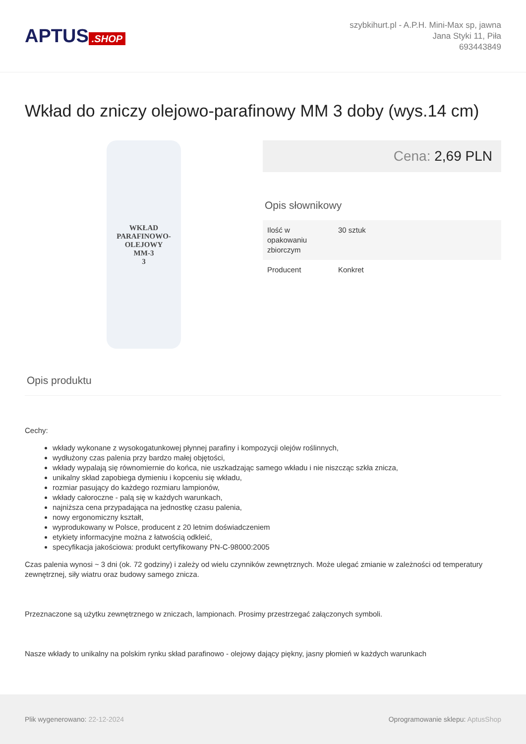APTUS.SHOP
szybkihurt.pl - A.P.H. Mini-Max sp, jawna
Jana Styki 11, Piła
693443849
Wkład do zniczy olejowo-parafinowy MM 3 doby (wys.14 cm)
WKŁAD
PARAFINOWO-OLEJOWY
MM-3
3
Cena: 2,69 PLN
Opis słownikowy
| Ilość w opakowaniu zbiorczym | 30 sztuk |
| Producent | Konkret |
Opis produktu
Cechy:
wkłady wykonane z wysokogatunkowej płynnej parafiny i kompozycji olejów roślinnych,
wydłużony czas palenia przy bardzo małej objętości,
wkłady wypalają się równomiernie do końca, nie uszkadzając samego wkładu i nie niszcząc szkła znicza,
unikalny skład zapobiega dymieniu i kopceniu się wkładu,
rozmiar pasujący do każdego rozmiaru lampionów,
wkłady całoroczne - palą się w każdych warunkach,
najniższa cena przypadająca na jednostkę czasu palenia,
nowy ergonomiczny kształt,
wyprodukowany w Polsce, producent z 20 letnim doświadczeniem
etykiety informacyjne można z łatwością odkleić,
specyfikacja jakościowa: produkt certyfikowany PN-C-98000:2005
Czas palenia wynosi ~ 3 dni (ok. 72 godziny) i zależy od wielu czynników zewnętrznych. Może ulegać zmianie w zależności od temperatury zewnętrznej, siły wiatru oraz budowy samego znicza.
Przeznaczone są użytku zewnętrznego w zniczach, lampionach. Prosimy przestrzegać załączonych symboli.
Nasze wkłady to unikalny na polskim rynku skład parafinowo - olejowy dający piękny, jasny płomień w każdych warunkach
Plik wygenerowano: 22-12-2024
Oprogramowanie sklepu: AptusShop